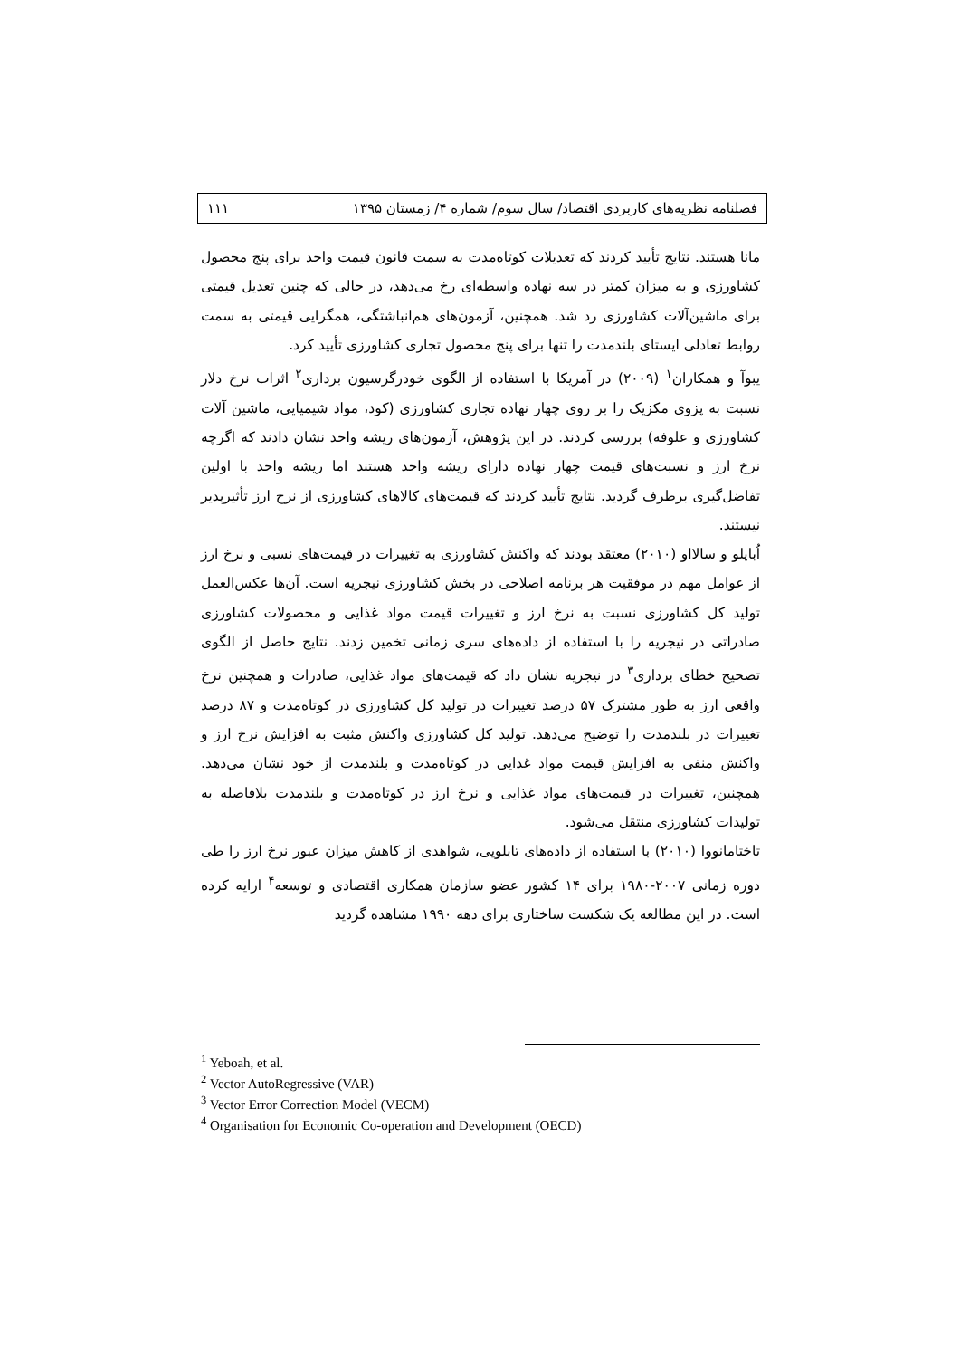فصلنامه نظریه‌های کاربردی اقتصاد/ سال سوم/ شماره ۴/ زمستان ۱۳۹۵ ۱۱۱
مانا هستند. نتایج تأیید کردند که تعدیلات کوتاه‌مدت به سمت قانون قیمت واحد برای پنج محصول کشاورزی و به میزان کمتر در سه نهاده واسطه‌ای رخ می‌دهد، در حالی که چنین تعدیل قیمتی برای ماشین‌آلات کشاورزی رد شد. همچنین، آزمون‌های هم‌انباشتگی، همگرایی قیمتی به سمت روابط تعادلی ایستای بلندمدت را تنها برای پنج محصول تجاری کشاورزی تأیید کرد.
یبوآ و همکاران<sup>۱</sup> (۲۰۰۹) در آمریکا با استفاده از الگوی خودرگرسیون برداری<sup>۲</sup> اثرات نرخ دلار نسبت به پزوی مکزیک را بر روی چهار نهاده تجاری کشاورزی (کود، مواد شیمیایی، ماشین آلات کشاورزی و علوفه) بررسی کردند. در این پژوهش، آزمون‌های ریشه واحد نشان دادند که اگرچه نرخ ارز و نسبت‌های قیمت چهار نهاده دارای ریشه واحد هستند اما ریشه واحد با اولین تفاضل‌گیری برطرف گردید. نتایج تأیید کردند که قیمت‌های کالاهای کشاورزی از نرخ ارز تأثیرپذیر نیستند.
اُبایلو و سالااو (۲۰۱۰) معتقد بودند که واکنش کشاورزی به تغییرات در قیمت‌های نسبی و نرخ ارز از عوامل مهم در موفقیت هر برنامه اصلاحی در بخش کشاورزی نیجریه است. آن‌ها عکس‌العمل تولید کل کشاورزی نسبت به نرخ ارز و تغییرات قیمت مواد غذایی و محصولات کشاورزی صادراتی در نیجریه را با استفاده از داده‌های سری زمانی تخمین زدند. نتایج حاصل از الگوی تصحیح خطای برداری<sup>۳</sup> در نیجریه نشان داد که قیمت‌های مواد غذایی، صادرات و همچنین نرخ واقعی ارز به طور مشترک ۵۷ درصد تغییرات در تولید کل کشاورزی در کوتاه‌مدت و ۸۷ درصد تغییرات در بلندمدت را توضیح می‌دهد. تولید کل کشاورزی واکنش مثبت به افزایش نرخ ارز و واکنش منفی به افزایش قیمت مواد غذایی در کوتاه‌مدت و بلندمدت از خود نشان می‌دهد. همچنین، تغییرات در قیمت‌های مواد غذایی و نرخ ارز در کوتاه‌مدت و بلندمدت بلافاصله به تولیدات کشاورزی منتقل می‌شود.
تاختامانووا (۲۰۱۰) با استفاده از داده‌های تابلویی، شواهدی از کاهش میزان عبور نرخ ارز را طی دوره زمانی ۲۰۰۷-۱۹۸۰ برای ۱۴ کشور عضو سازمان همکاری اقتصادی و توسعه<sup>۴</sup> ارایه کرده است. در این مطالعه یک شکست ساختاری برای دهه ۱۹۹۰ مشاهده گردید
<sup>1</sup> Yeboah, et al.
<sup>2</sup> Vector AutoRegressive (VAR)
<sup>3</sup> Vector Error Correction Model (VECM)
<sup>4</sup> Organisation for Economic Co-operation and Development (OECD)